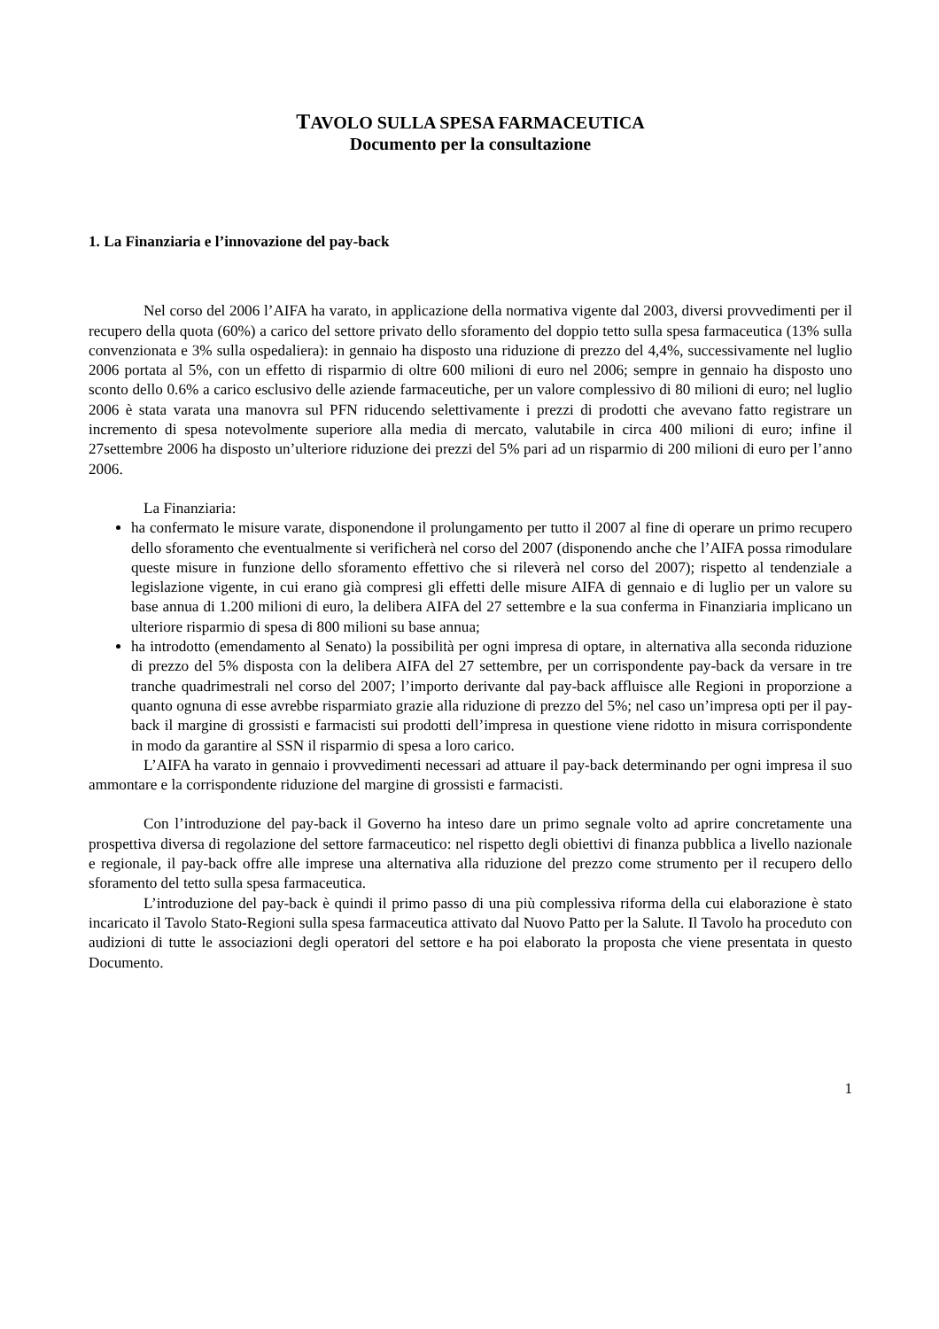TAVOLO SULLA SPESA FARMACEUTICA
Documento per la consultazione
1. La Finanziaria e l’innovazione del pay-back
Nel corso del 2006 l’AIFA ha varato, in applicazione della normativa vigente dal 2003, diversi provvedimenti per il recupero della quota (60%) a carico del settore privato dello sforamento del doppio tetto sulla spesa farmaceutica (13% sulla convenzionata e 3% sulla ospedaliera): in gennaio ha disposto una riduzione di prezzo del 4,4%, successivamente nel luglio 2006 portata al 5%, con un effetto di risparmio di oltre 600 milioni di euro nel 2006; sempre in gennaio ha disposto uno sconto dello 0.6% a carico esclusivo delle aziende farmaceutiche, per un valore complessivo di 80 milioni di euro; nel luglio 2006 è stata varata una manovra sul PFN riducendo selettivamente i prezzi di prodotti che avevano fatto registrare un incremento di spesa notevolmente superiore alla media di mercato, valutabile in circa 400 milioni di euro; infine il 27settembre 2006 ha disposto un’ulteriore riduzione dei prezzi del 5% pari ad un risparmio di 200 milioni di euro per l’anno 2006.
La Finanziaria:
ha confermato le misure varate, disponendone il prolungamento per tutto il 2007 al fine di operare un primo recupero dello sforamento che eventualmente si verificherà nel corso del 2007 (disponendo anche che l’AIFA possa rimodulare queste misure in funzione dello sforamento effettivo che si rileverà nel corso del 2007); rispetto al tendenziale a legislazione vigente, in cui erano già compresi gli effetti delle misure AIFA di gennaio e di luglio per un valore su base annua di 1.200 milioni di euro, la delibera AIFA del 27 settembre e la sua conferma in Finanziaria implicano un ulteriore risparmio di spesa di 800 milioni su base annua;
ha introdotto (emendamento al Senato) la possibilità per ogni impresa di optare, in alternativa alla seconda riduzione di prezzo del 5% disposta con la delibera AIFA del 27 settembre, per un corrispondente pay-back da versare in tre tranche quadrimestrali nel corso del 2007; l’importo derivante dal pay-back affluisce alle Regioni in proporzione a quanto ognuna di esse avrebbe risparmiato grazie alla riduzione di prezzo del 5%; nel caso un’impresa opti per il pay-back il margine di grossisti e farmacisti sui prodotti dell’impresa in questione viene ridotto in misura corrispondente in modo da garantire al SSN il risparmio di spesa a loro carico.
L’AIFA ha varato in gennaio i provvedimenti necessari ad attuare il pay-back determinando per ogni impresa il suo ammontare e la corrispondente riduzione del margine di grossisti e farmacisti.
Con l’introduzione del pay-back il Governo ha inteso dare un primo segnale volto ad aprire concretamente una prospettiva diversa di regolazione del settore farmaceutico: nel rispetto degli obiettivi di finanza pubblica a livello nazionale e regionale, il pay-back offre alle imprese una alternativa alla riduzione del prezzo come strumento per il recupero dello sforamento del tetto sulla spesa farmaceutica.
L’introduzione del pay-back è quindi il primo passo di una più complessiva riforma della cui elaborazione è stato incaricato il Tavolo Stato-Regioni sulla spesa farmaceutica attivato dal Nuovo Patto per la Salute. Il Tavolo ha proceduto con audizioni di tutte le associazioni degli operatori del settore e ha poi elaborato la proposta che viene presentata in questo Documento.
1